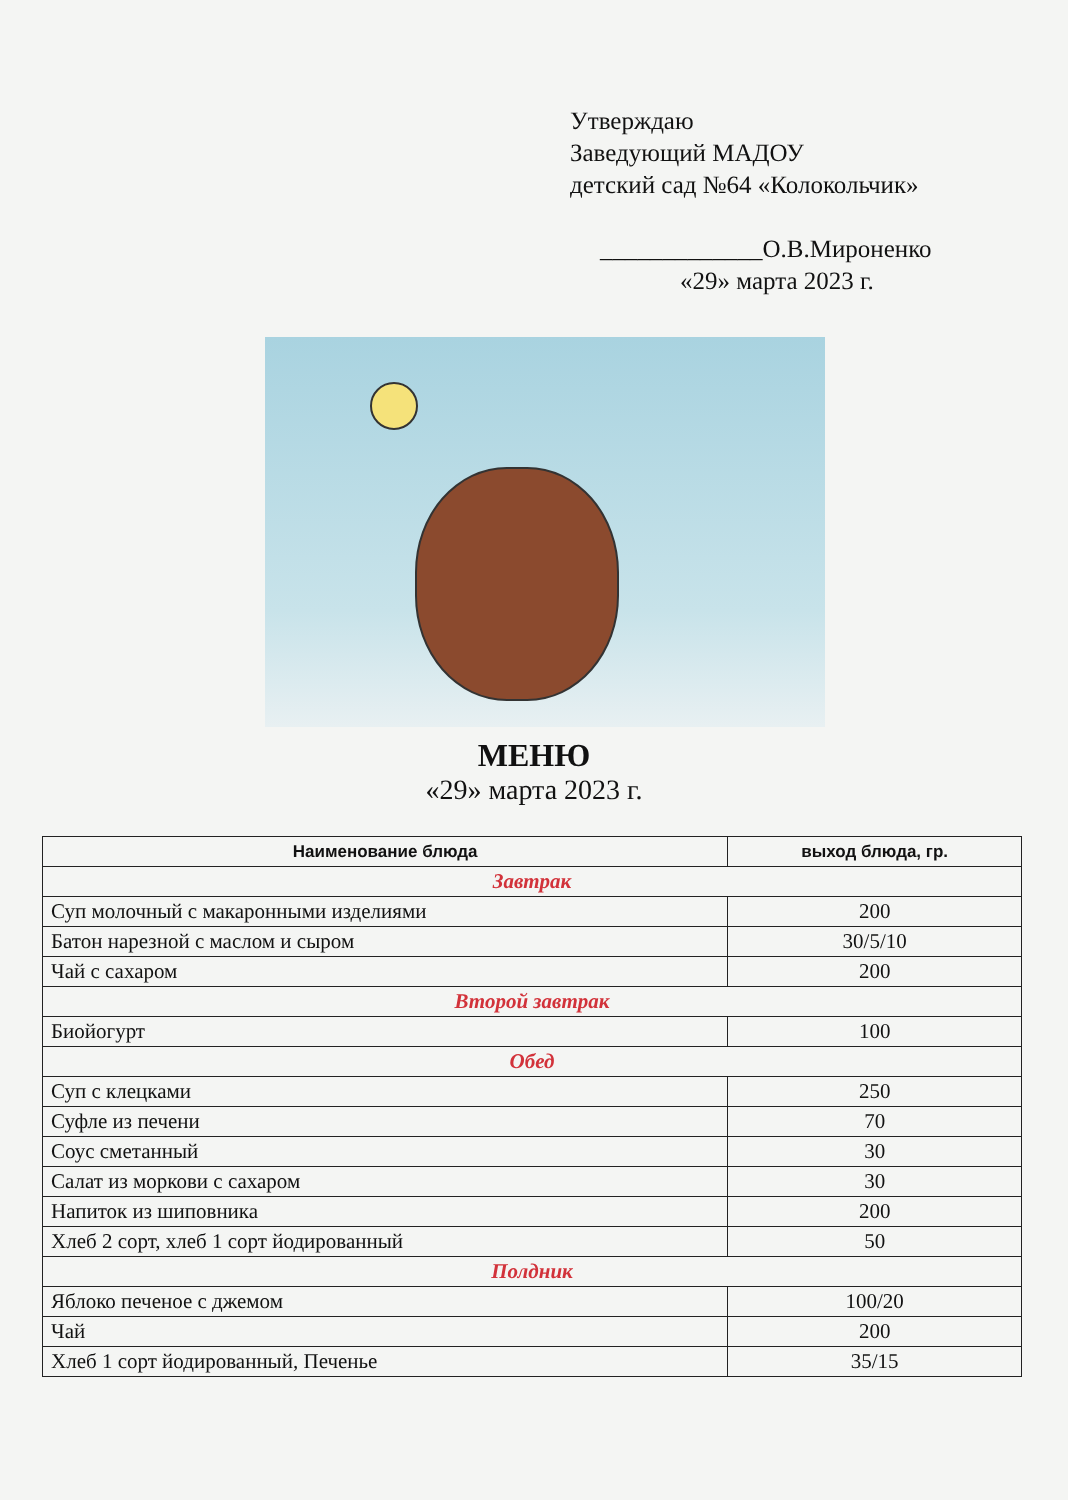Утверждаю
Заведующий МАДОУ
детский сад №64 «Колокольчик»
_____________О.В.Мироненко
«29» марта 2023 г.
МЕНЮ
«29» марта 2023 г.
| Наименование блюда | выход блюда, гр. |
| --- | --- |
| Завтрак | |
| Суп молочный с макаронными изделиями | 200 |
| Батон нарезной с маслом и сыром | 30/5/10 |
| Чай с сахаром | 200 |
| Второй завтрак | |
| Биойогурт | 100 |
| Обед | |
| Суп с клецками | 250 |
| Суфле из печени | 70 |
| Соус сметанный | 30 |
| Салат из моркови с сахаром | 30 |
| Напиток из шиповника | 200 |
| Хлеб 2 сорт, хлеб 1 сорт йодированный | 50 |
| Полдник | |
| Яблоко печеное с джемом | 100/20 |
| Чай | 200 |
| Хлеб 1 сорт йодированный, Печенье | 35/15 |